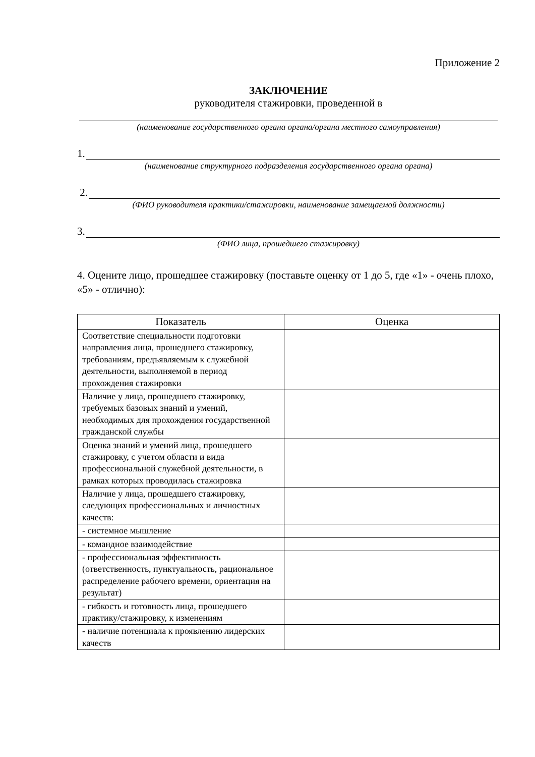Приложение 2
ЗАКЛЮЧЕНИЕ
руководителя стажировки, проведенной в
(наименование государственного органа органа/органа местного самоуправления)
1.
(наименование структурного подразделения государственного органа органа)
2.
(ФИО руководителя практики/стажировки, наименование замещаемой должности)
3.
(ФИО лица, прошедшего стажировку)
4. Оцените лицо, прошедшее стажировку (поставьте оценку от 1 до 5, где «1» - очень плохо, «5» - отлично):
| Показатель | Оценка |
| --- | --- |
| Соответствие специальности подготовки направления лица, прошедшего стажировку, требованиям, предъявляемым к служебной деятельности, выполняемой в период прохождения стажировки | |
| Наличие у лица, прошедшего стажировку, требуемых базовых знаний и умений, необходимых для прохождения государственной гражданской службы | |
| Оценка знаний и умений лица, прошедшего стажировку, с учетом области и вида профессиональной служебной деятельности, в рамках которых проводилась стажировка | |
| Наличие у лица, прошедшего стажировку, следующих профессиональных и личностных качеств: | |
| - системное мышление | |
| - командное взаимодействие | |
| - профессиональная эффективность (ответственность, пунктуальность, рациональное распределение рабочего времени, ориентация на результат) | |
| - гибкость и готовность лица, прошедшего практику/стажировку, к изменениям | |
| - наличие потенциала к проявлению лидерских качеств | |